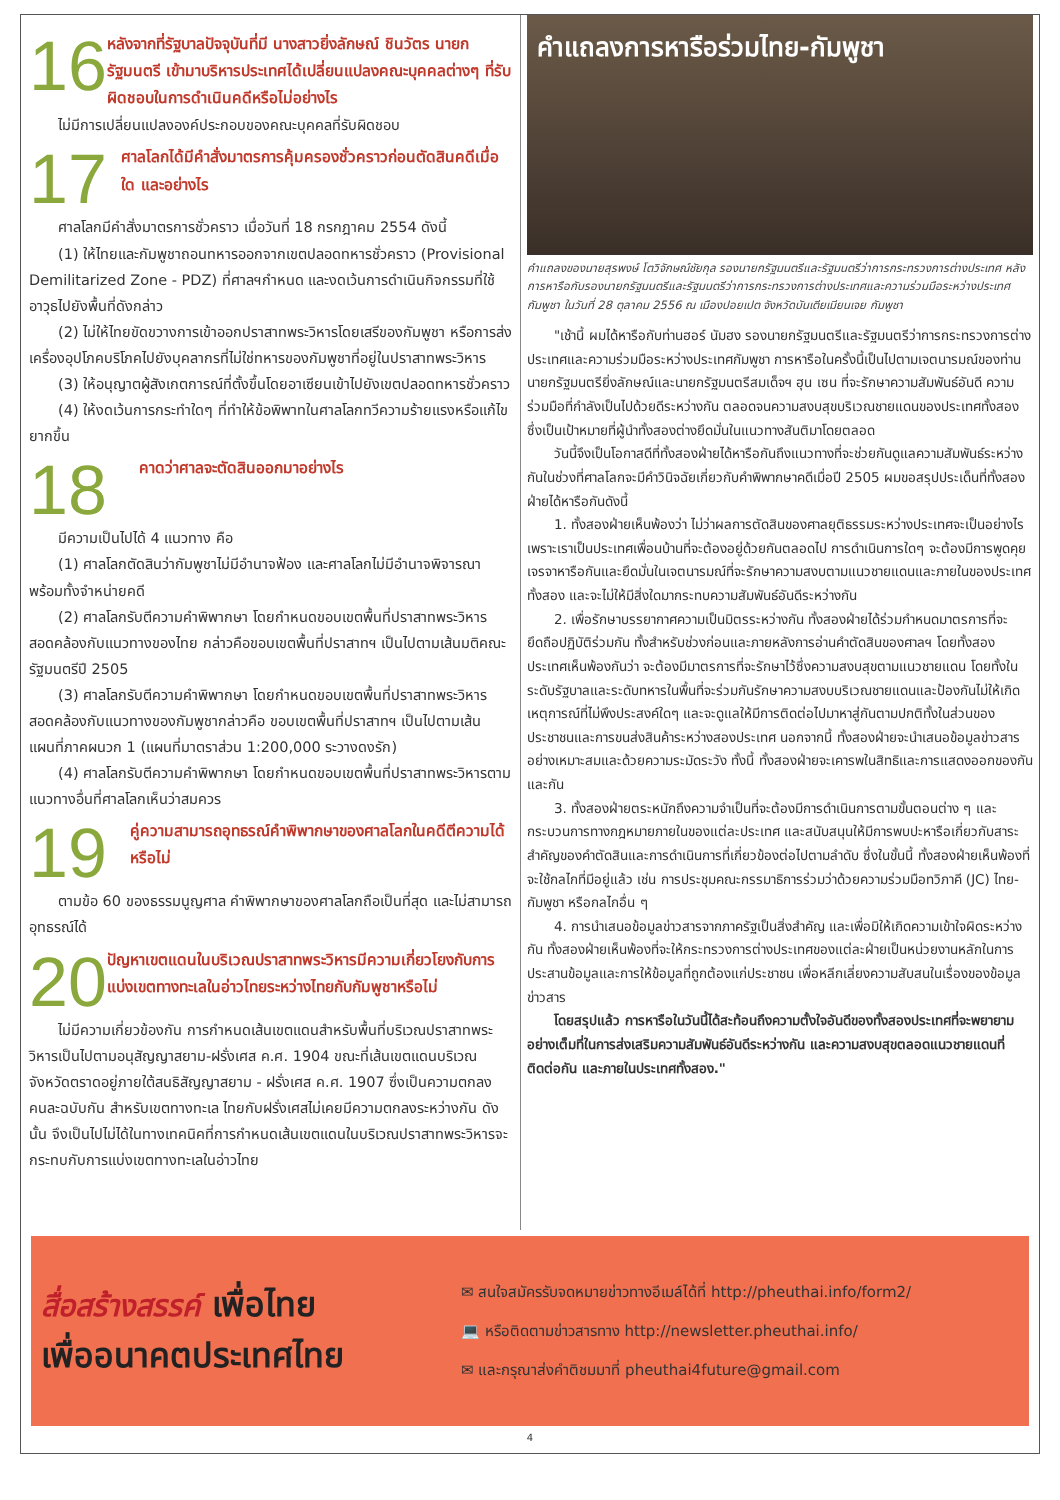16
หลังจากที่รัฐบาลปัจจุบันที่มี นางสาวยิ่งลักษณ์ ชินวัตร นายกรัฐมนตรี เข้ามาบริหารประเทศได้เปลี่ยนแปลงคณะบุคคลต่างๆ ที่รับผิดชอบในการดำเนินคดีหรือไม่อย่างไร
ไม่มีการเปลี่ยนแปลงองค์ประกอบของคณะบุคคลที่รับผิดชอบ
17
ศาลโลกได้มีคำสั่งมาตรการคุ้มครองชั่วคราวก่อนตัดสินคดีเมื่อใด และอย่างไร
ศาลโลกมีคำสั่งมาตรการชั่วคราว เมื่อวันที่ 18 กรกฎาคม 2554 ดังนี้
(1) ให้ไทยและกัมพูชาถอนทหารออกจากเขตปลอดทหารชั่วคราว (Provisional Demilitarized Zone - PDZ) ที่ศาลฯกำหนด และงดเว้นการดำเนินกิจกรรมที่ใช้อาวุธไปยังพื้นที่ดังกล่าว
(2) ไม่ให้ไทยขัดขวางการเข้าออกปราสาทพระวิหารโดยเสรีของกัมพูชา หรือการส่งเครื่องอุปโภคบริโภคไปยังบุคลากรที่ไม่ใช่ทหารของกัมพูชาที่อยู่ในปราสาทพระวิหาร
(3) ให้อนุญาตผู้สังเกตการณ์ที่ตั้งขึ้นโดยอาเซียนเข้าไปยังเขตปลอดทหารชั่วคราว
(4) ให้งดเว้นการกระทำใดๆ ที่ทำให้ข้อพิพาทในศาลโลกทวีความร้ายแรงหรือแก้ไขยากขึ้น
18
คาดว่าศาลจะตัดสินออกมาอย่างไร
มีความเป็นไปได้ 4 แนวทาง คือ
(1) ศาลโลกตัดสินว่ากัมพูชาไม่มีอำนาจฟ้อง และศาลโลกไม่มีอำนาจพิจารณา พร้อมทั้งจำหน่ายคดี
(2) ศาลโลกรับตีความคำพิพากษา โดยกำหนดขอบเขตพื้นที่ปราสาทพระวิหารสอดคล้องกับแนวทางของไทย กล่าวคือขอบเขตพื้นที่ปราสาทฯ เป็นไปตามเส้นมติคณะรัฐมนตรีปี 2505
(3) ศาลโลกรับตีความคำพิพากษา โดยกำหนดขอบเขตพื้นที่ปราสาทพระวิหารสอดคล้องกับแนวทางของกัมพูชากล่าวคือ ขอบเขตพื้นที่ปราสาทฯ เป็นไปตามเส้นแผนที่ภาคผนวก 1 (แผนที่มาตราส่วน 1:200,000 ระวางดงรัก)
(4) ศาลโลกรับตีความคำพิพากษา โดยกำหนดขอบเขตพื้นที่ปราสาทพระวิหารตามแนวทางอื่นที่ศาลโลกเห็นว่าสมควร
19
คู่ความสามารถอุทธรณ์คำพิพากษาของศาลโลกในคดีตีความได้หรือไม่
ตามข้อ 60 ของธรรมนูญศาล คำพิพากษาของศาลโลกถือเป็นที่สุด และไม่สามารถอุทธรณ์ได้
20
ปัญหาเขตแดนในบริเวณปราสาทพระวิหารมีความเกี่ยวโยงกับการแบ่งเขตทางทะเลในอ่าวไทยระหว่างไทยกับกัมพูชาหรือไม่
ไม่มีความเกี่ยวข้องกัน การกำหนดเส้นเขตแดนสำหรับพื้นที่บริเวณปราสาทพระวิหารเป็นไปตามอนุสัญญาสยาม-ฝรั่งเศส ค.ศ. 1904 ขณะที่เส้นเขตแดนบริเวณจังหวัดตราดอยู่ภายใต้สนธิสัญญาสยาม - ฝรั่งเศส ค.ศ. 1907 ซึ่งเป็นความตกลงคนละฉบับกัน สำหรับเขตทางทะเล ไทยกับฝรั่งเศสไม่เคยมีความตกลงระหว่างกัน ดังนั้น จึงเป็นไปไม่ได้ในทางเทคนิคที่การกำหนดเส้นเขตแดนในบริเวณปราสาทพระวิหารจะกระทบกับการแบ่งเขตทางทะเลในอ่าวไทย
คำแถลงการหารือร่วมไทย-กัมพูชา
คำแถลงของนายสุรพงษ์ โตวิจักษณ์ชัยกุล รองนายกรัฐมนตรีและรัฐมนตรีว่าการกระทรวงการต่างประเทศ หลังการหารือกับรองนายกรัฐมนตรีและรัฐมนตรีว่าการกระทรวงการต่างประเทศและความร่วมมือระหว่างประเทศกัมพูชา ในวันที่ 28 ตุลาคม 2556 ณ เมืองปอยเปต จังหวัดบันเตียเมียนเจย กัมพูชา
"เช้านี้ ผมได้หารือกับท่านฮอร์ นัมฮง รองนายกรัฐมนตรีและรัฐมนตรีว่าการกระทรวงการต่างประเทศและความร่วมมือระหว่างประเทศกัมพูชา การหารือในครั้งนี้เป็นไปตามเจตนารมณ์ของท่านนายกรัฐมนตรียิ่งลักษณ์และนายกรัฐมนตรีสมเด็จฯ ฮุน เซน ที่จะรักษาความสัมพันธ์อันดี ความร่วมมือที่กำลังเป็นไปด้วยดีระหว่างกัน ตลอดจนความสงบสุขบริเวณชายแดนของประเทศทั้งสอง ซึ่งเป็นเป้าหมายที่ผู้นำทั้งสองต่างยึดมั่นในแนวทางสันติมาโดยตลอด
วันนี้จึงเป็นโอกาสดีที่ทั้งสองฝ่ายได้หารือกันถึงแนวทางที่จะช่วยกันดูแลความสัมพันธ์ระหว่างกันในช่วงที่ศาลโลกจะมีคำวินิจฉัยเกี่ยวกับคำพิพากษาคดีเมื่อปี 2505 ผมขอสรุปประเด็นที่ทั้งสองฝ่ายได้หารือกันดังนี้
1. ทั้งสองฝ่ายเห็นพ้องว่า ไม่ว่าผลการตัดสินของศาลยุติธรรมระหว่างประเทศจะเป็นอย่างไร เพราะเราเป็นประเทศเพื่อนบ้านที่จะต้องอยู่ด้วยกันตลอดไป การดำเนินการใดๆ จะต้องมีการพูดคุยเจรจาหารือกันและยึดมั่นในเจตนารมณ์ที่จะรักษาความสงบตามแนวชายแดนและภายในของประเทศทั้งสอง และจะไม่ให้มีสิ่งใดมากระทบความสัมพันธ์อันดีระหว่างกัน
2. เพื่อรักษาบรรยากาศความเป็นมิตรระหว่างกัน ทั้งสองฝ่ายได้ร่วมกำหนดมาตรการที่จะยึดถือปฏิบัติร่วมกัน ทั้งสำหรับช่วงก่อนและภายหลังการอ่านคำตัดสินของศาลฯ โดยทั้งสองประเทศเห็นพ้องกันว่า จะต้องมีมาตรการที่จะรักษาไว้ซึ่งความสงบสุขตามแนวชายแดน โดยทั้งในระดับรัฐบาลและระดับทหารในพื้นที่จะร่วมกันรักษาความสงบบริเวณชายแดนและป้องกันไม่ให้เกิดเหตุการณ์ที่ไม่พึงประสงค์ใดๆ และจะดูแลให้มีการติดต่อไปมาหาสู่กันตามปกติทั้งในส่วนของประชาชนและการขนส่งสินค้าระหว่างสองประเทศ นอกจากนี้ ทั้งสองฝ่ายจะนำเสนอข้อมูลข่าวสารอย่างเหมาะสมและด้วยความระมัดระวัง ทั้งนี้ ทั้งสองฝ่ายจะเคารพในสิทธิและการแสดงออกของกันและกัน
3. ทั้งสองฝ่ายตระหนักถึงความจำเป็นที่จะต้องมีการดำเนินการตามขั้นตอนต่าง ๆ และกระบวนการทางกฎหมายภายในของแต่ละประเทศ และสนับสนุนให้มีการพบปะหารือเกี่ยวกับสาระสำคัญของคำตัดสินและการดำเนินการที่เกี่ยวข้องต่อไปตามลำดับ ซึ่งในขั้นนี้ ทั้งสองฝ่ายเห็นพ้องที่จะใช้กลไกที่มีอยู่แล้ว เช่น การประชุมคณะกรรมาธิการร่วมว่าด้วยความร่วมมือทวิภาคี (JC) ไทย-กัมพูชา หรือกลไกอื่น ๆ
4. การนำเสนอข้อมูลข่าวสารจากภาครัฐเป็นสิ่งสำคัญ และเพื่อมิให้เกิดความเข้าใจผิดระหว่างกัน ทั้งสองฝ่ายเห็นพ้องที่จะให้กระทรวงการต่างประเทศของแต่ละฝ่ายเป็นหน่วยงานหลักในการประสานข้อมูลและการให้ข้อมูลที่ถูกต้องแก่ประชาชน เพื่อหลีกเลี่ยงความสับสนในเรื่องของข้อมูลข่าวสาร
โดยสรุปแล้ว การหารือในวันนี้ได้สะท้อนถึงความตั้งใจอันดีของทั้งสองประเทศที่จะพยายามอย่างเต็มที่ในการส่งเสริมความสัมพันธ์อันดีระหว่างกัน และความสงบสุขตลอดแนวชายแดนที่ติดต่อกัน และภายในประเทศทั้งสอง."
สื่อสร้างสรรค์ เพื่อไทย
เพื่ออนาคตประเทศไทย
✉ สนใจสมัครรับจดหมายข่าวทางอีเมล์ได้ที่ http://pheuthai.info/form2/
💻 หรือติดตามข่าวสารทาง http://newsletter.pheuthai.info/
✉ และกรุณาส่งคำติชมมาที่ pheuthai4future@gmail.com
4